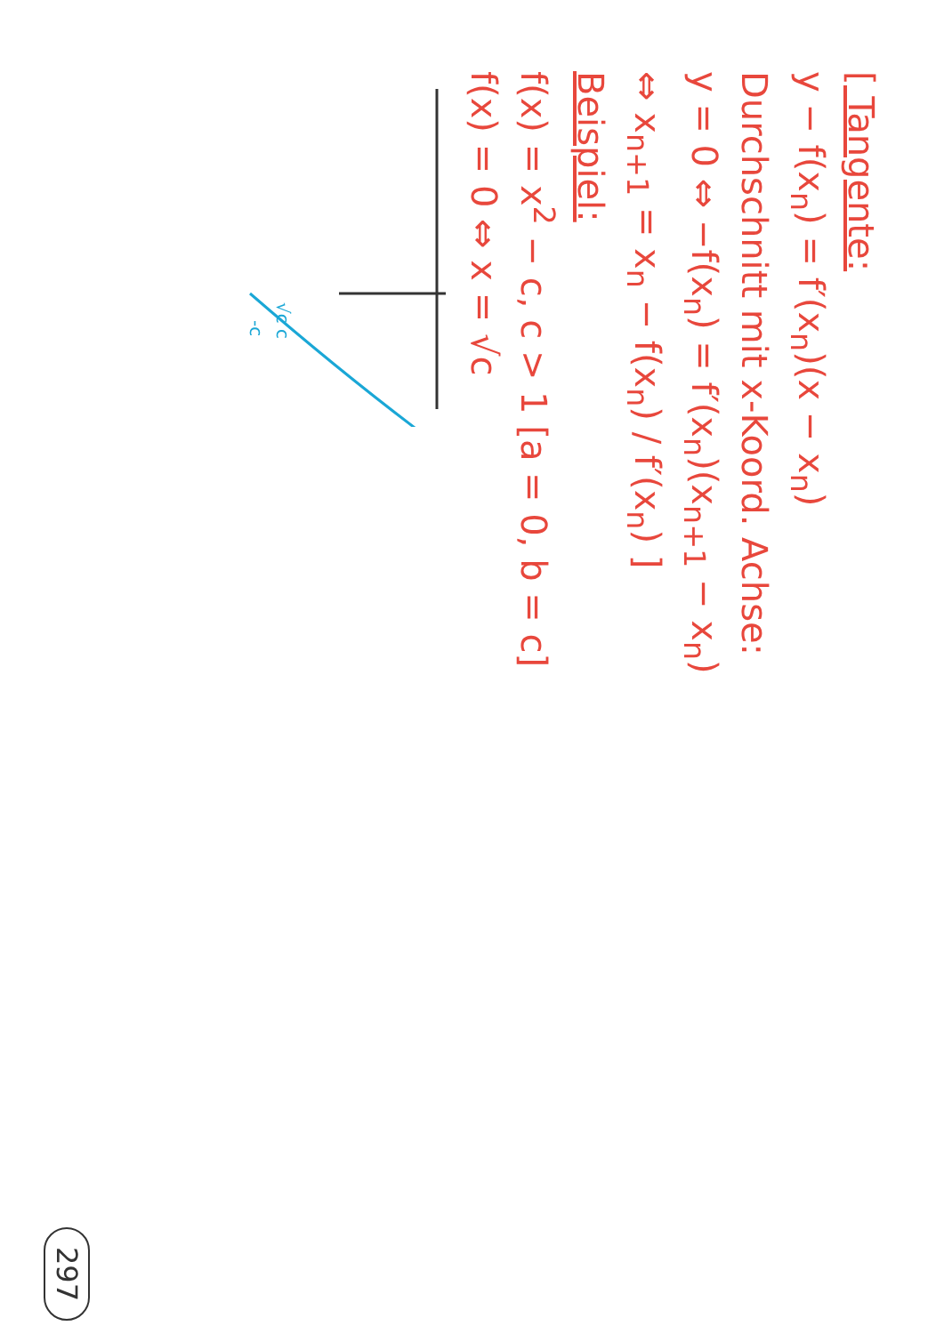[ Tangente:
y − f(x<sub>n</sub>) = f′(x<sub>n</sub>)(x − x<sub>n</sub>)
Durchschnitt mit x-Koord. Achse:
y = 0 ⇔ −f(x<sub>n</sub>) = f′(x<sub>n</sub>)(x<sub>n+1</sub> − x<sub>n</sub>)
⇔ x<sub>n+1</sub> = x<sub>n</sub> − f(x<sub>n</sub>) / f′(x<sub>n</sub>) ]
Beispiel:
f(x) = x<sup>2</sup> − c, c > 1 [a = 0, b = c]
f(x) = 0 ⇔ x = √c
-c
√c c
297